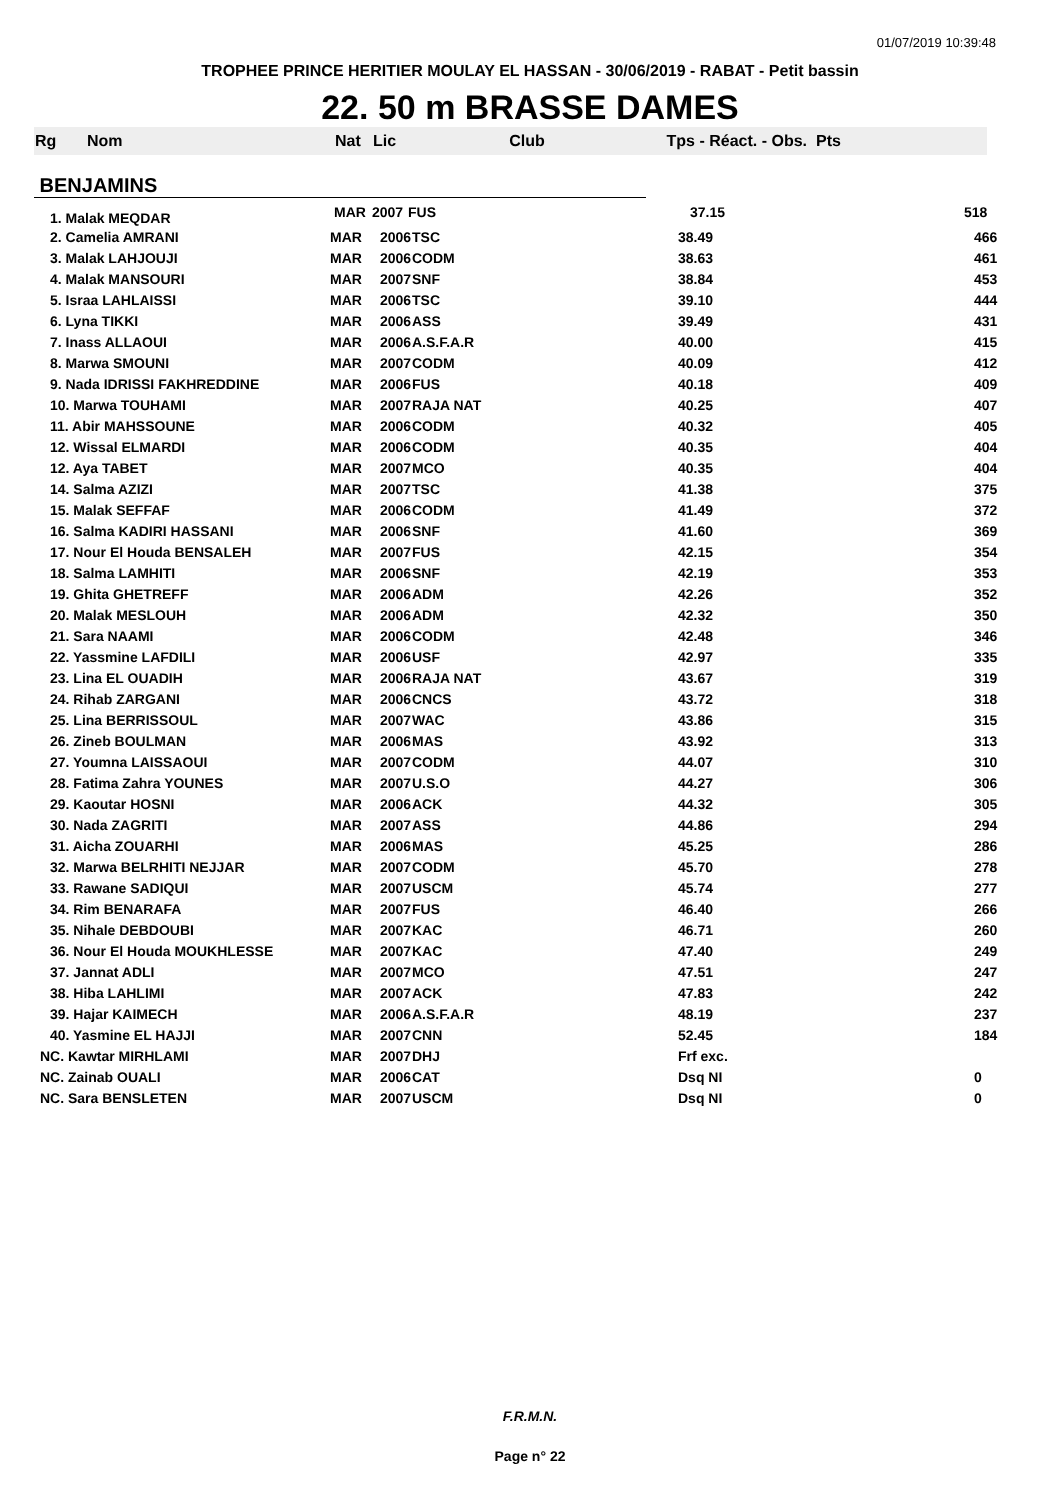01/07/2019 10:39:48
TROPHEE PRINCE HERITIER MOULAY EL HASSAN - 30/06/2019 - RABAT - Petit bassin
22. 50 m BRASSE DAMES
| Rg | Nom | Nat | Lic | Club | Tps - Réact. - Obs. | Pts |
| --- | --- | --- | --- | --- | --- | --- |
| BENJAMINS | | | | | | |
| 1. Malak MEQDAR | | MAR | 2007 | FUS | 37.15 | 518 |
| 2. Camelia AMRANI | MAR | 2006 | TSC | 38.49 | 466 |
| 3. Malak LAHJOUJI | MAR | 2006 | CODM | 38.63 | 461 |
| 4. Malak MANSOURI | MAR | 2007 | SNF | 38.84 | 453 |
| 5. Israa LAHLAISSI | MAR | 2006 | TSC | 39.10 | 444 |
| 6. Lyna TIKKI | MAR | 2006 | ASS | 39.49 | 431 |
| 7. Inass ALLAOUI | MAR | 2006 | A.S.F.A.R | 40.00 | 415 |
| 8. Marwa SMOUNI | MAR | 2007 | CODM | 40.09 | 412 |
| 9. Nada IDRISSI FAKHREDDINE | MAR | 2006 | FUS | 40.18 | 409 |
| 10. Marwa TOUHAMI | MAR | 2007 | RAJA NAT | 40.25 | 407 |
| 11. Abir MAHSSOUNE | MAR | 2006 | CODM | 40.32 | 405 |
| 12. Wissal ELMARDI | MAR | 2006 | CODM | 40.35 | 404 |
| 12. Aya TABET | MAR | 2007 | MCO | 40.35 | 404 |
| 14. Salma AZIZI | MAR | 2007 | TSC | 41.38 | 375 |
| 15. Malak SEFFAF | MAR | 2006 | CODM | 41.49 | 372 |
| 16. Salma KADIRI HASSANI | MAR | 2006 | SNF | 41.60 | 369 |
| 17. Nour El Houda BENSALEH | MAR | 2007 | FUS | 42.15 | 354 |
| 18. Salma LAMHITI | MAR | 2006 | SNF | 42.19 | 353 |
| 19. Ghita GHETREFF | MAR | 2006 | ADM | 42.26 | 352 |
| 20. Malak MESLOUH | MAR | 2006 | ADM | 42.32 | 350 |
| 21. Sara NAAMI | MAR | 2006 | CODM | 42.48 | 346 |
| 22. Yassmine LAFDILI | MAR | 2006 | USF | 42.97 | 335 |
| 23. Lina EL OUADIH | MAR | 2006 | RAJA NAT | 43.67 | 319 |
| 24. Rihab ZARGANI | MAR | 2006 | CNCS | 43.72 | 318 |
| 25. Lina BERRISSOUL | MAR | 2007 | WAC | 43.86 | 315 |
| 26. Zineb BOULMAN | MAR | 2006 | MAS | 43.92 | 313 |
| 27. Youmna LAISSAOUI | MAR | 2007 | CODM | 44.07 | 310 |
| 28. Fatima Zahra YOUNES | MAR | 2007 | U.S.O | 44.27 | 306 |
| 29. Kaoutar HOSNI | MAR | 2006 | ACK | 44.32 | 305 |
| 30. Nada ZAGRITI | MAR | 2007 | ASS | 44.86 | 294 |
| 31. Aicha ZOUARHI | MAR | 2006 | MAS | 45.25 | 286 |
| 32. Marwa BELRHITI NEJJAR | MAR | 2007 | CODM | 45.70 | 278 |
| 33. Rawane SADIQUI | MAR | 2007 | USCM | 45.74 | 277 |
| 34. Rim BENARAFA | MAR | 2007 | FUS | 46.40 | 266 |
| 35. Nihale DEBDOUBI | MAR | 2007 | KAC | 46.71 | 260 |
| 36. Nour El Houda MOUKHLESSE | MAR | 2007 | KAC | 47.40 | 249 |
| 37. Jannat ADLI | MAR | 2007 | MCO | 47.51 | 247 |
| 38. Hiba LAHLIMI | MAR | 2007 | ACK | 47.83 | 242 |
| 39. Hajar KAIMECH | MAR | 2006 | A.S.F.A.R | 48.19 | 237 |
| 40. Yasmine EL HAJJI | MAR | 2007 | CNN | 52.45 | 184 |
| NC. Kawtar MIRHLAMI | MAR | 2007 | DHJ | Frf exc. | |
| NC. Zainab OUALI | MAR | 2006 | CAT | Dsq NI | 0 |
| NC. Sara BENSLETEN | MAR | 2007 | USCM | Dsq NI | 0 |
F.R.M.N.
Page n° 22